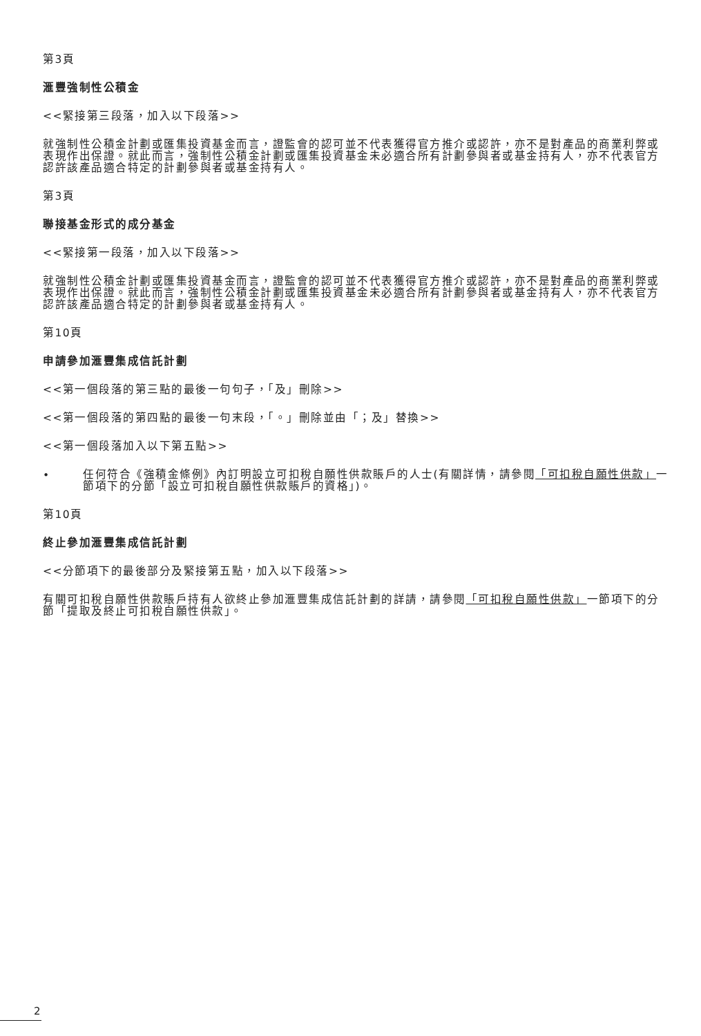第3頁
滙豐強制性公積金
<<緊接第三段落，加入以下段落>>
就強制性公積金計劃或匯集投資基金而言，證監會的認可並不代表獲得官方推介或認許，亦不是對產品的商業利弊或表現作出保證。就此而言，強制性公積金計劃或匯集投資基金未必適合所有計劃參與者或基金持有人，亦不代表官方認許該產品適合特定的計劃參與者或基金持有人。
第3頁
聯接基金形式的成分基金
<<緊接第一段落，加入以下段落>>
就強制性公積金計劃或匯集投資基金而言，證監會的認可並不代表獲得官方推介或認許，亦不是對產品的商業利弊或表現作出保證。就此而言，強制性公積金計劃或匯集投資基金未必適合所有計劃參與者或基金持有人，亦不代表官方認許該產品適合特定的計劃參與者或基金持有人。
第10頁
申請參加滙豐集成信託計劃
<<第一個段落的第三點的最後一句句子，「及」刪除>>
<<第一個段落的第四點的最後一句末段，「。」刪除並由「；及」替換>>
<<第一個段落加入以下第五點>>
•
任何符合《強積金條例》內訂明設立可扣稅自願性供款賬戶的人士(有關詳情，請參閱「可扣稅自願性供款」一節項下的分節「設立可扣稅自願性供款賬戶的資格」)。
第10頁
終止參加滙豐集成信託計劃
<<分節項下的最後部分及緊接第五點，加入以下段落>>
有關可扣稅自願性供款賬戶持有人欲終止參加滙豐集成信託計劃的詳請，請參閱「可扣稅自願性供款」一節項下的分節「提取及終止可扣稅自願性供款」。
2